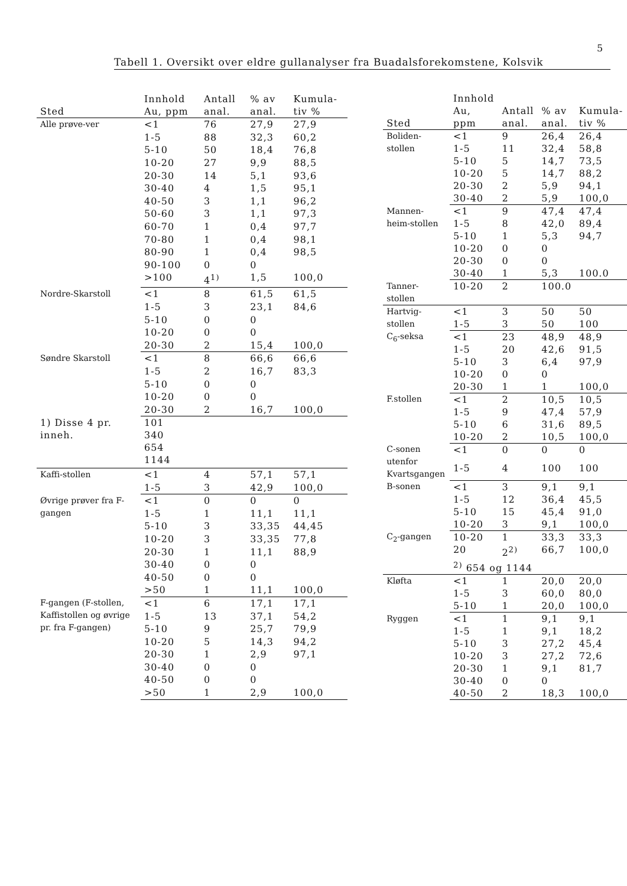5
Tabell 1. Oversikt over eldre gullanalyser fra Buadalsforekomstene, Kolsvik
| Sted | Innhold Au, ppm | Antall anal. | % av anal. | Kumula-tiv % |
| --- | --- | --- | --- | --- |
| Alle prøve-ver | <1 | 76 | 27,9 | 27,9 |
| | 1-5 | 88 | 32,3 | 60,2 |
| | 5-10 | 50 | 18,4 | 76,8 |
| | 10-20 | 27 | 9,9 | 88,5 |
| | 20-30 | 14 | 5,1 | 93,6 |
| | 30-40 | 4 | 1,5 | 95,1 |
| | 40-50 | 3 | 1,1 | 96,2 |
| | 50-60 | 3 | 1,1 | 97,3 |
| | 60-70 | 1 | 0,4 | 97,7 |
| | 70-80 | 1 | 0,4 | 98,1 |
| | 80-90 | 1 | 0,4 | 98,5 |
| | 90-100 | 0 | 0 | |
| | >100 | 4<sup>1)</sup> | 1,5 | 100,0 |
| Nordre-Skarstoll | <1 | 8 | 61,5 | 61,5 |
| | 1-5 | 3 | 23,1 | 84,6 |
| | 5-10 | 0 | 0 | |
| | 10-20 | 0 | 0 | |
| | 20-30 | 2 | 15,4 | 100,0 |
| Søndre Skarstoll | <1 | 8 | 66,6 | 66,6 |
| | 1-5 | 2 | 16,7 | 83,3 |
| | 5-10 | 0 | 0 | |
| | 10-20 | 0 | 0 | |
| | 20-30 | 2 | 16,7 | 100,0 |
| 1) Disse 4 pr. inneh. | 101 340 654 1144 | | | |
| Kaffi-stollen | <1 | 4 | 57,1 | 57,1 |
| | 1-5 | 3 | 42,9 | 100,0 |
| Øvrige prøver fra F-gangen | <1 | 0 | 0 | 0 |
| | 1-5 | 1 | 11,1 | 11,1 |
| | 5-10 | 3 | 33,35 | 44,45 |
| | 10-20 | 3 | 33,35 | 77,8 |
| | 20-30 | 1 | 11,1 | 88,9 |
| | 30-40 | 0 | 0 | |
| | 40-50 | 0 | 0 | |
| | >50 | 1 | 11,1 | 100,0 |
| F-gangen (F-stollen, Kaffistollen og øvrige pr. fra F-gangen) | <1 | 6 | 17,1 | 17,1 |
| | 1-5 | 13 | 37,1 | 54,2 |
| | 5-10 | 9 | 25,7 | 79,9 |
| | 10-20 | 5 | 14,3 | 94,2 |
| | 20-30 | 1 | 2,9 | 97,1 |
| | 30-40 | 0 | 0 | |
| | 40-50 | 0 | 0 | |
| | >50 | 1 | 2,9 | 100,0 |
| Sted | Innhold Au, ppm | Antall anal. | % av anal. | Kumula-tiv % |
| --- | --- | --- | --- | --- |
| Boliden-stollen | <1 | 9 | 26,4 | 26,4 |
| | 1-5 | 11 | 32,4 | 58,8 |
| | 5-10 | 5 | 14,7 | 73,5 |
| | 10-20 | 5 | 14,7 | 88,2 |
| | 20-30 | 2 | 5,9 | 94,1 |
| | 30-40 | 2 | 5,9 | 100,0 |
| Mannen-heim-stollen | <1 | 9 | 47,4 | 47,4 |
| | 1-5 | 8 | 42,0 | 89,4 |
| | 5-10 | 1 | 5,3 | 94,7 |
| | 10-20 | 0 | 0 | |
| | 20-30 | 0 | 0 | |
| | 30-40 | 1 | 5,3 | 100.0 |
| Tanner-stollen | 10-20 | 2 | 100.0 | |
| Hartvig-stollen | <1 | 3 | 50 | 50 |
| | 1-5 | 3 | 50 | 100 |
| C<sub>6</sub>-seksa | <1 | 23 | 48,9 | 48,9 |
| | 1-5 | 20 | 42,6 | 91,5 |
| | 5-10 | 3 | 6,4 | 97,9 |
| | 10-20 | 0 | 0 | |
| | 20-30 | 1 | 1 | 100,0 |
| F.stollen | <1 | 2 | 10,5 | 10,5 |
| | 1-5 | 9 | 47,4 | 57,9 |
| | 5-10 | 6 | 31,6 | 89,5 |
| | 10-20 | 2 | 10,5 | 100,0 |
| C-sonen utenfor Kvartsgangen | <1 | 0 | 0 | 0 |
| | 1-5 | 4 | 100 | 100 |
| B-sonen | <1 | 3 | 9,1 | 9,1 |
| | 1-5 | 12 | 36,4 | 45,5 |
| | 5-10 | 15 | 45,4 | 91,0 |
| | 10-20 | 3 | 9,1 | 100,0 |
| C<sub>2</sub>-gangen | 10-20 | 1 | 33,3 | 33,3 |
| | 20 | 2<sup>2)</sup> | 66,7 | 100,0 |
| | <sup>2)</sup> 654 og 1144 | | | |
| Kløfta | <1 | 1 | 20,0 | 20,0 |
| | 1-5 | 3 | 60,0 | 80,0 |
| | 5-10 | 1 | 20,0 | 100,0 |
| Ryggen | <1 | 1 | 9,1 | 9,1 |
| | 1-5 | 1 | 9,1 | 18,2 |
| | 5-10 | 3 | 27,2 | 45,4 |
| | 10-20 | 3 | 27,2 | 72,6 |
| | 20-30 | 1 | 9,1 | 81,7 |
| | 30-40 | 0 | 0 | |
| | 40-50 | 2 | 18,3 | 100,0 |